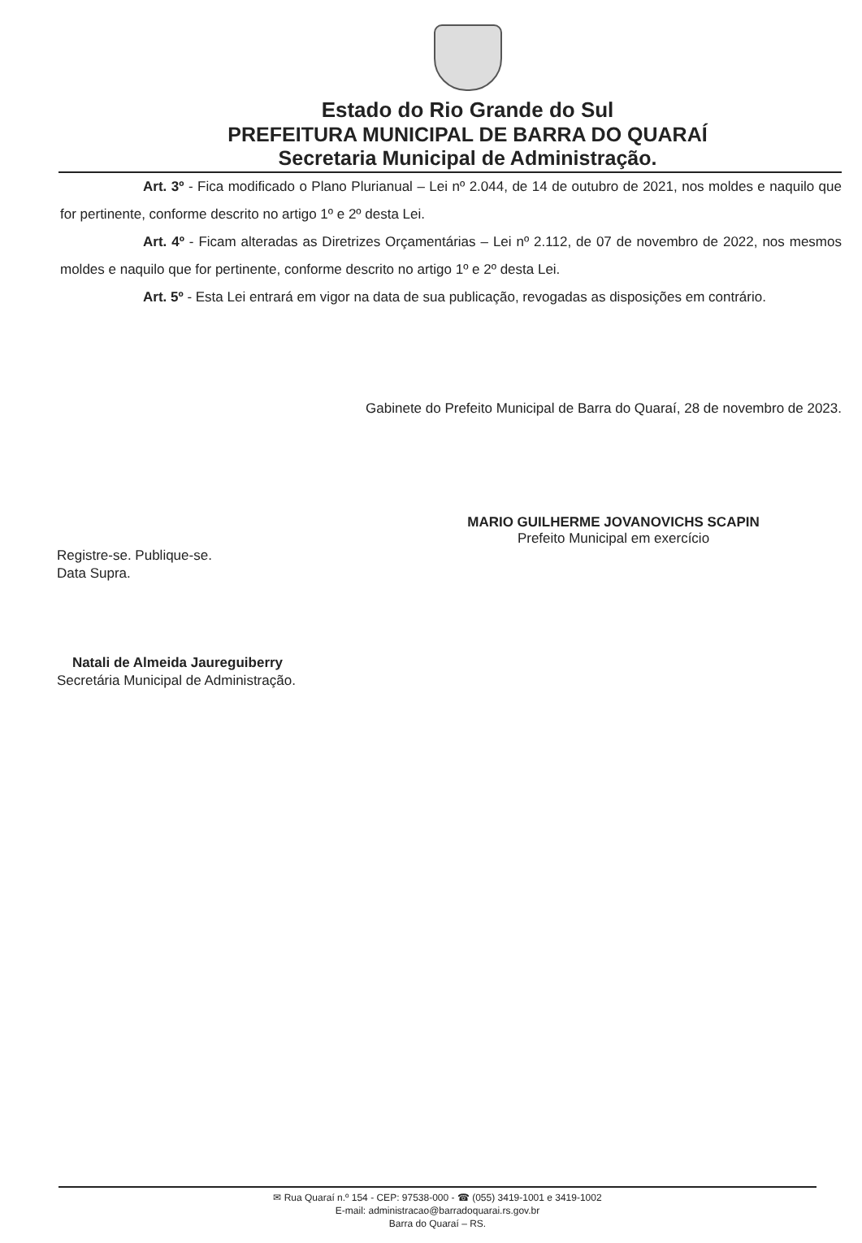Estado do Rio Grande do Sul
PREFEITURA MUNICIPAL DE BARRA DO QUARAÍ
Secretaria Municipal de Administração.
Art. 3º - Fica modificado o Plano Plurianual – Lei nº 2.044, de 14 de outubro de 2021, nos moldes e naquilo que for pertinente, conforme descrito no artigo 1º e 2º desta Lei.
Art. 4º - Ficam alteradas as Diretrizes Orçamentárias – Lei nº 2.112, de 07 de novembro de 2022, nos mesmos moldes e naquilo que for pertinente, conforme descrito no artigo 1º e 2º desta Lei.
Art. 5º - Esta Lei entrará em vigor na data de sua publicação, revogadas as disposições em contrário.
Gabinete do Prefeito Municipal de Barra do Quaraí, 28 de novembro de 2023.
MARIO GUILHERME JOVANOVICHS SCAPIN
Prefeito Municipal em exercício
Registre-se. Publique-se.
Data Supra.
Natali de Almeida Jaureguiberry
Secretária Municipal de Administração.
✉ Rua Quaraí n.º 154 - CEP: 97538-000 - ☎ (055) 3419-1001 e 3419-1002
E-mail: administracao@barradoquarai.rs.gov.br
Barra do Quaraí – RS.